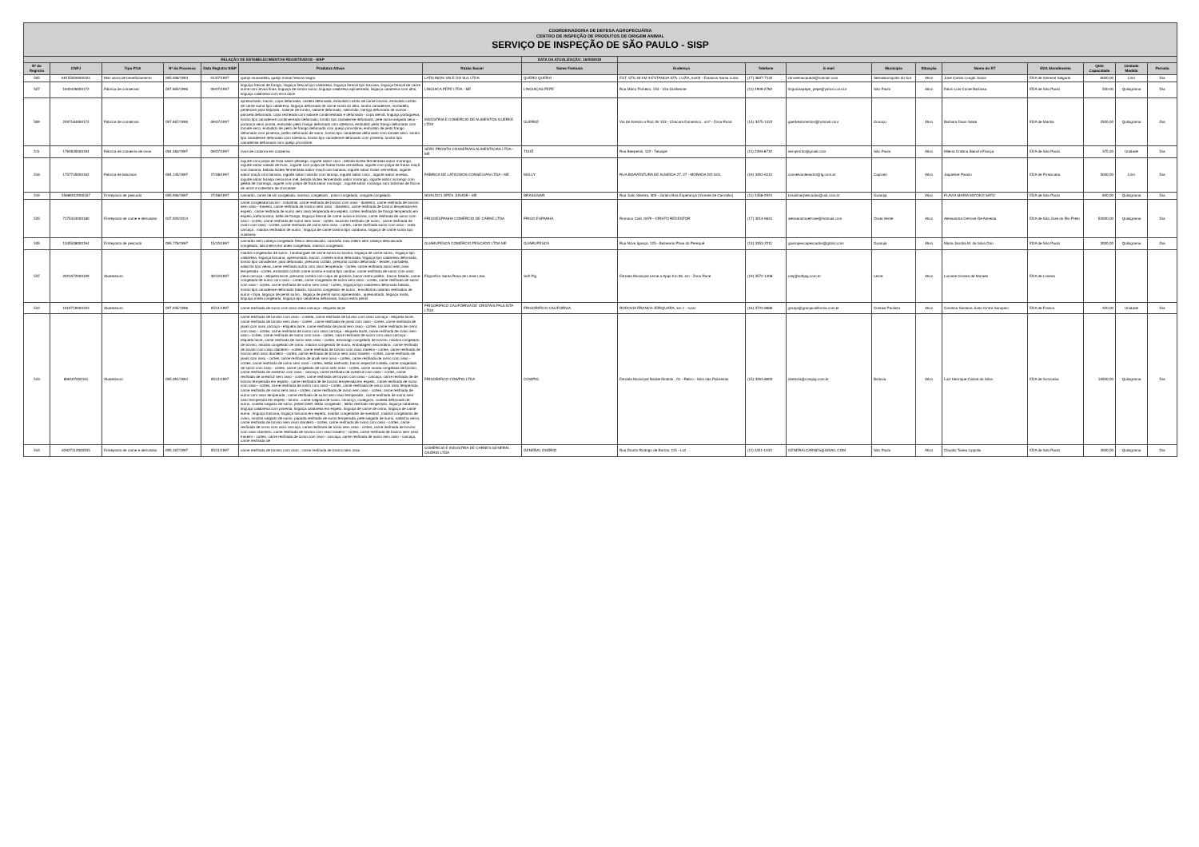| COORDENADORIA DE DEFESA AGROPECUÁRIA CENTRO DE INSPEÇÃO DE PRODUTOS DE ORIGEM ANIMAL SERVIÇO DE INSPEÇÃO DE SÃO PAULO - SISP | | | | | | | | | | | | | | | | | |
| RELAÇÃO DE ESTABELECIMENTOS REGISTRADOS - SISP | | | | | | | DATA DA ATUALIZAÇÃO: 16/05/2018 | | | | | | | | | | |
| Nº do Registro | CNPJ | Tipo POA | Nº do Processo | Data Registro SISP | Produtos Ativos | Razão Social | Nome Fantasia | Endereço | Telefone | E-mail | Município | Situação | Nome do RT | EDA Atendimento | Qtde Capacidade | Unidade Medida | Período |
| 505 | 69155620000104 | Mini usina de beneficiamento | 095.008/1993 | 01/07/1997 | queijo mussarella, queijo minas frescal magro | LATICINIOS VALE DO SUL LTDA | QUERO QUERO | EST. STS 40 KM 3-ESTANCIA STA. LUZIA, km03 - Estancia Santa Luzia | (17) 3837-7132 | clinvetmacaubal@hotmail.com | Sebastianópolis do Sul | Ativo | José Carlos Longhi Junior | EDA de General Salgado | 6000,00 | Litro | Dia |
| 507 | 1640426000172 | Fábrica de conservas | 097.665/1996 | 09/07/1997 | linguiça frescal de frango, linguiça frescal tipo calabresa, linguiça frescal tipo toscana, linguiça frescal de carne suína com ervas finas, linguiça de lombo suíno, linguiça calabresa apimentada, linguiça calabresa com alho, linguiça calabresa com erva doce | LINGUICA PEPE LTDA - ME | LINGUIÇAS PEPE | Rua Mário Pinheiro, 154 - Vila Guilherme | (11) 2909-2782 | linguicaspepe_pepe@yahoo.com.br | São Paulo | Ativo | Fabio Luis Conte Barbosa | EDA de São Paulo | 500,00 | Quilograma | Dia |
| 509 | 2497184000172 | Fábrica de conservas | 097.667/1996 | 09/07/1997 | apresuntado, bacon, copa defumada, costela defumada, embutido cozido de carne bovina, embutido cozido de carne suína tipo calabresa, linguiça defumada de carne suína ao alho, lombo canadense, mortadela, pertences para feijoada , salame de lombo, salame defumado, salsichão, barriga defumada de suínos - panceta defumada, copa recheada com salame condimentada e defumada - copa alemã, linguiça portuguesa, lombo tipo canadense condimentado defumado, lombo tipo canadense defumado, pele suína salgada seca - pururuca semi pronta, embutido peito frango defumado com azeitona, embutido peito frango defumado com tomate seco, embutido de peito de frango defumada com queijo provolone, embutido de peito frango defumado com pimenta, joelho defumado de suíno, lombo tipo canadense defumado com tomate seco, lombo tipo canadense defumado com azeitona, lombo tipo canadense defumado com pimenta, lombo tipo canadense defumado com queijo provolone | INDUSTRIA E COMERCIO DE ALIMENTOS GUERKE LTDA | GUERKE | Via de Acesso a Rod. Br 153 - Chácara Domenico , s/nº - Zona Rural | (14) 3475-1422 | guerkealimentos@hotmail.com | Ocauçu | Ativo | Barbara Daun Sakai | EDA de Marília | 2500,00 | Quilograma | Dia |
| 511 | 1792835000194 | Fábrica de conserva de ovos | 094.460/1997 | 09/07/1997 | ovos de codorna em conserva | SERV PRONTO CONSERVAS ALIMENTICIAS LTDA - ME | TCHÊ | Rua Baependi, 122 - Tatuapé | (11) 2294-8732 | servpronto@gmail.com | São Paulo | Ativo | Milena Cristina Bianchi França | EDA de São Paulo | 375,00 | Unidade | Dia |
| 516 | 1757745000162 | Fábrica de laticínios | 094.145/1997 | 27/08/1997 | iogurte com polpa de fruta sabor pêssego, iogurte sabor coco , bebida láctea fermentada sabor morango, iogurte sabor salada de fruta , iogurte com polpa de frutas frutas vermelhas, iogurte com polpa de frutas maçã com banana, bebida láctea fermentada sabor maçã com banana, iogurte sabor frutas vermelhas, iogurte sabor maçã com banana, iogurte sabor mamão com laranja, iogurte sabor coco , iogurte sabor ameixa, iogurte sabor laranja cenoura e mel, bebida láctea fermentada sabor morango, iogurte sabor morango com geléia de morango, iogurte com polpa de fruta sabor morango , iogurte sabor morango com bolinhas de flocos de arroz e cobertura de chocolate | FÁBRICA DE LATICINIOS CONSELVAN LTDA - ME | MULLY | RUA BOAVENTURA DE ALMEIDA 27, 27 - MORADA DO SOL | (19) 3491-6112 | conselvanleandro@ig.com.br | Capivari | Ativo | Jaqueline Passin | EDA de Piracicaba | 5000,00 | Litro | Dia |
| 519 | 55689012000167 | Entreposto de pescado | 095.906/1997 | 27/08/1997 | camarão, carne de siri congelada, marisco congelado , polvo congelado, vongole congelado | NIVALDO LOPES JUNIOR - ME | BRASILMAR | Rua João Silveira, 300 - Jardim Boa Esperança (Vicente de Carvalho) | (11) 3358-2924 | brasilmarpescados@uol.com.br | Guarujá | Ativo | FLAVIA MARIA MIYOKO SATO | EDA de São Paulo | 600,00 | Quilograma | Dia |
| 525 | 7175344000180 | Entreposto de carne e derivados | 047.920/2013 | | carne congelada bovino - industrial, carne resfriada de bovino com osso - dianteiro, carne resfriada de bovino sem osso - traseiro, carne resfriada de bovino sem osso - dianteiro, carne resfriada de bovino temperada em espeto , carne resfriada de suíno sem osso temperada em espeto, cortes resfriados de frango temperado em espeto, kafta bovina, kafta de frango, linguiça frescal de carne suína e bovina, carne resfriada de suíno com osso - cortes, carne resfriada de suíno sem osso - cortes, toucinho resfriado de suíno , carne resfriada de ovino com osso - cortes, carne resfriada de ovino sem osso - cortes, carne resfriada suíno com osso - meia carcaça , miúdos resfriados de suíno , linguiça de carne bovina tipo cuiabana, linguiça de carne suína tipo cuiabana | FRIGOESPANHA COMÉRCIO DE CARNE LTDA | FRIGO ESPANHA | Romano Calil, 0479 - CRISTO REDENTOR | (17) 3014-6641 | alessandracetrone@hotmail.com | Onda Verde | Ativo | Alessandra Cetrone De Almeida | EDA de São José do Rio Preto | 50000,00 | Quilograma | Dia |
| 535 | 1345508000194 | Entreposto de pescado | 095.778/1997 | 15/10/1997 | camarão sem cabeça congelado fresco descascado, camarão rosa inteiro sem cabeça descascado congelado, lula inteira em aneis congelada, marisco congelado | GUARUPESCA COMÉRCIO PESCADO LTDA ME | GUARUPESCA | Rua Nova Iguaçú, 125 - Balneario Praia do Perequê | (13) 3353-2211 | guarupescapescados@globo.com | Guarujá | Ativo | Maria Jandira M. da Silva Ono | EDA de São Paulo | 3000,00 | Quilograma | Dia |
| 537 | 2021672000109 | Abatedouro | | 30/10/1997 | miúdos congelados de suíno , hamburguer de carne suína ou bovina, linguiça de carne suína , linguiça tipo calabresa, linguiça toscana, apresuntado, bacon, costela suína defumada, linguiça tipo calabresa defumada, lombo tipo canadense, paio defumado, presunto cozido, presunto cozido defumado - tender, mortadela, salsicha tipo viena, carne resfriada suíno com osso temperada - cortes, carne resfriada suíno sem osso temperada - cortes, embutido cozido carne bovina e suína tipo cambuí, carne resfriada de suíno com osso meia carcaça - etiqueta lacre, presunto cozido com capa de gordura, bacon extra paleta , bacon fatiado, carne congelada de suíno com osso - cortes, carne congelada de suíno sem osso - cortes, carne resfriada de suíno com osso - cortes, carne resfriada de suíno sem osso - cortes, linguiça tipo calabresa defumada fatiada, lombo tipo canadense defumado fatiado, toucinho congelado de suíno , envoltórios naturais resfriados de suíno - tripa, linguiça de pernil suíno , linguiça de pernil suíno apimentada , apresuntado, linguiça mista, linguiça mista congelada, linguiça tipo calabresa defumada, bacon extra pernil | Frigorífico Santa Rosa de Leme Ltda. | Soft Pig | Estrada Municipal Leme a Ajapi Km 06, s/n - Zona Rural | (19) 3572-1408 | cdq@softpig.com.br | Leme | Ativo | Luciane Gomes de Moraes | EDA de Limeira | | | |
| 542 | 1919719000193 | Abatedouro | 097.935/1996 | 05/11/1997 | carne resfriada de suíno com osso meia carcaça - etiqueta lacre | FRIGORIFICO CALIFÓRNIA DE CRISTAIS PAULISTA LTDA | FRIGORIFICO CALIFORNIA | RODOVIA FRANCA-JERIQUARA, km 1 - rural | (16) 3723-8686 | granja@granjacalifornia.com.br | Cristais Paulista | Ativo | Carolina Santana Justo Cintra Sampaio | EDA de Franca | 320,00 | Unidade | Dia |
| 543 | 896467000161 | Abatedouro | 095.091/1994 | 05/11/1997 | carne resfriada de bovino com osso - costela, carne resfriada de bovino com osso carcaça - etiqueta lacre, carne resfriada de bovino sem osso - cortes , carne resfriada de javali com osso - cortes, carne resfriada de javali com osso carcaça - etiqueta lacre, carne resfriada de javali sem osso - cortes, carne resfriada de ovino com osso - cortes, carne resfriada de ovino com osso carcaça - etiqueta lacre, carne resfriada de ovino sem osso - cortes, carne resfriada de suíno com osso - cortes, carne resfriada de suíno com osso carcaça - etiqueta lacre, carne resfriada de suíno sem osso - cortes, estomago congelado de bovino, miúdos congelado de bovino, miúdos congelado de ovino, miúdos congelado de suíno, embalagem secundária , carne resfriada de bovino com osso dianteiro - cortes, carne resfriada de bovino com osso traseiro - cortes, carne resfriada de bovino sem osso dianteiro - cortes, carne resfriada de bovino sem osso traseiro - cortes, carne resfriada de javali com osso - cortes, carne resfriada de javali sem osso - cortes, carne resfriada de ovino com osso - cortes, carne resfriada de ovino sem osso - cortes, leitão resfriado, bacon especial costela, carne congelada de suíno com osso - cortes, carne congelada de suíno sem osso - cortes, carne moída congelada de bovino , carne resfriada de avestruz com osso - carcaça, carne resfriada de avestruz com osso - cortes, carne resfriada de avestruz sem osso - cortes, carne resfriada de bovino com osso - carcaça, carne resfriada de de bovino temperada em espeto , carne resfriada de de bovino temperada em espeto , carne resfriada de ovino com osso - cortes, carne resfriada de ovino com osso - cortes, carne resfriada de ovino com osso temperada, carne resfriada de ovino sem osso - cortes, carne resfriada de ovino sem osso - cortes, carne resfriada de suíno com osso temperada , carne resfriada de suíno sem osso temperada , carne resfriada de suíno sem osso temperada em espeto - lombo , carne salgada de suíno, chouriço, codeguim, costela defumada de suíno, costela salgada de suíno, jerked beef, leitão congelado , leitão resfriado temperado, linguiça calabresa, linguiça calabresa com pimenta, linguiça calabresa em espeto, linguiça de carne de ovino, linguiça de carne suína , linguiça toscana, linguiça toscana em espeto, miúdos congelados de avestruz, miúdos congelados de ovino, miúdos salgado de suíno, papada resfriada de suíno temperada, pele salgada de suíno, salsicha viena, carne resfriada de bovino sem osso dianteiro - cortes, carne resfriada de ovino com osso - cortes, carne resfriada de ovino com osso carcaça, carne resfriada de ovino sem osso - cortes, carne resfriada de bovino com osso dianteiro, carne resfriada de bovino com osso traseiro - cortes, carne resfriada de bovino sem osso traseiro - cortes, carne resfriada de ovino com osso - carcaça, carne resfriada de suíno sem osso - carcaça, carne resfriada de | FRIGORIFICO COWPIG LTDA | COWPIG | Estrada Municipal Natale Modolo , 01 - Retiro - Sítio das Palmeiras | (15) 3263-8000 | diretoria@cowpig.com.br | Boituva | Ativo | Luiz Henrique Cabral da Silva | EDA de Sorocaba | 16500,00 | Quilograma | Dia |
| 544 | 62627112000205 | Entreposto de carne e derivados | 095.167/1997 | 05/11/1997 | carne resfriada de bovino com osso , carne resfriada de bovino sem osso | COMÉRCIO E INDUSTRIA DE CARNES GENERAL OSÓRIO LTDA | GENERAL OSÓRIO | Rua Doutor Rodrigo de Barros, 115 - Luz | (11) 3311-1333 | GENERALCARNES@GMAIL.COM | São Paulo | Ativo | Claudio Tadeu Lippolis | EDA de São Paulo | 4000,00 | Quilograma | Dia |